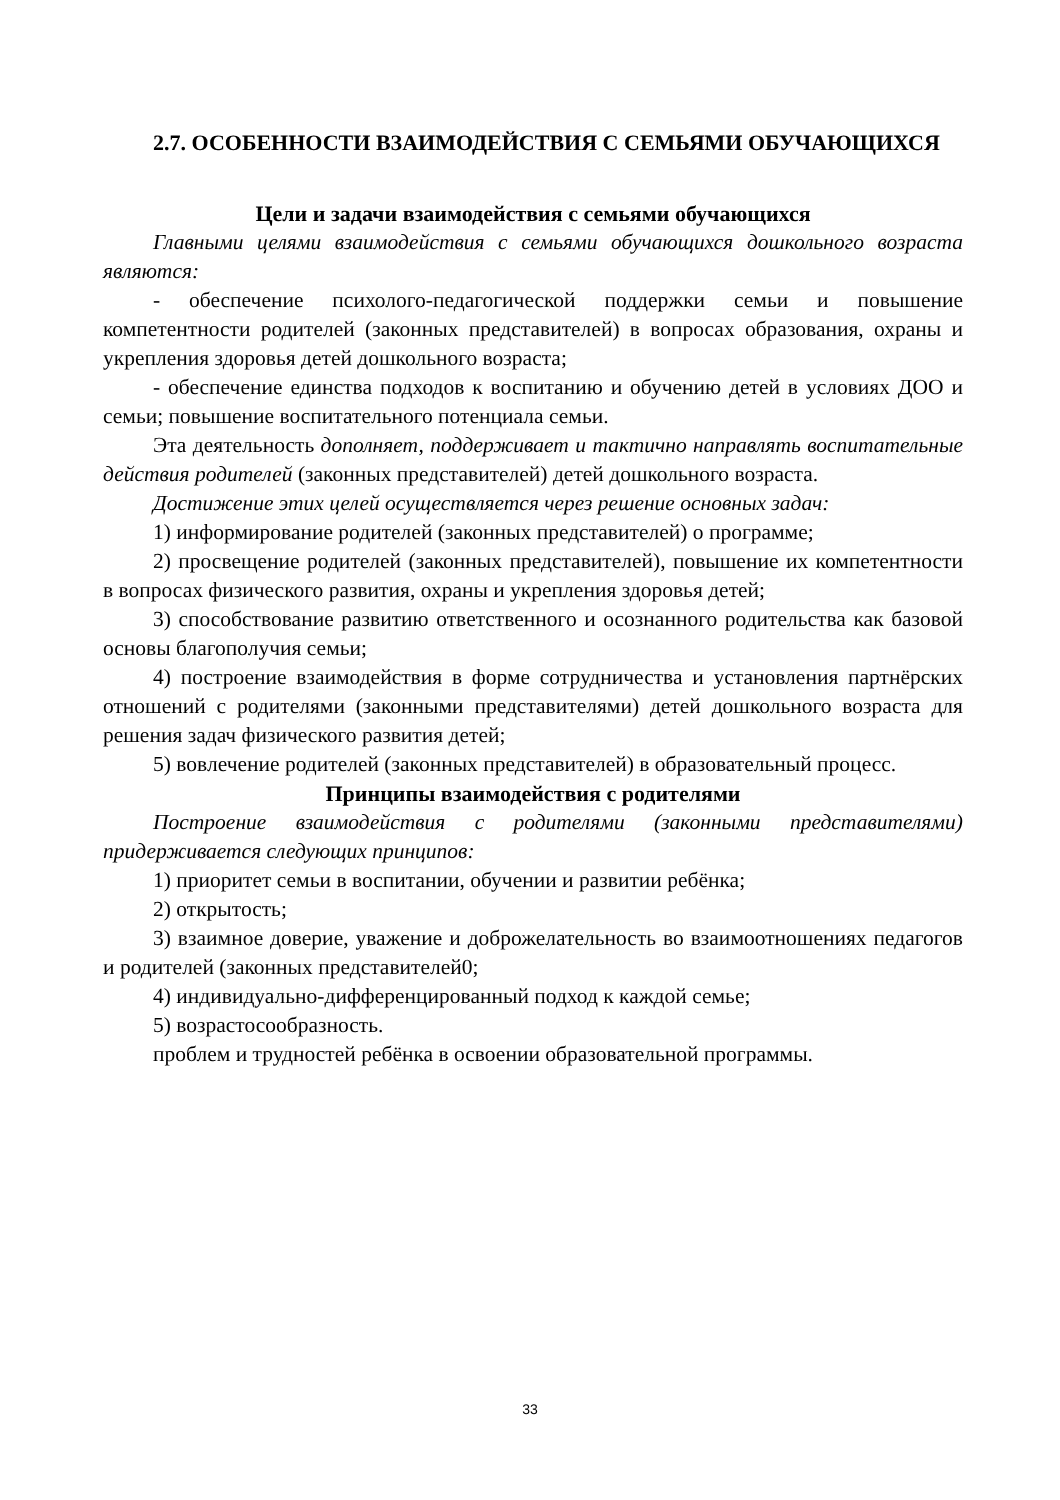2.7. ОСОБЕННОСТИ ВЗАИМОДЕЙСТВИЯ С СЕМЬЯМИ ОБУЧАЮЩИХСЯ
Цели и задачи взаимодействия с семьями обучающихся
Главными целями взаимодействия с семьями обучающихся дошкольного возраста являются:
- обеспечение психолого-педагогической поддержки семьи и повышение компетентности родителей (законных представителей) в вопросах образования, охраны и укрепления здоровья детей дошкольного возраста;
- обеспечение единства подходов к воспитанию и обучению детей в условиях ДОО и семьи; повышение воспитательного потенциала семьи.
Эта деятельность дополняет, поддерживает и тактично направлять воспитательные действия родителей (законных представителей) детей дошкольного возраста.
Достижение этих целей осуществляется через решение основных задач:
1) информирование родителей (законных представителей) о программе;
2) просвещение родителей (законных представителей), повышение их компетентности в вопросах физического развития, охраны и укрепления здоровья детей;
3) способствование развитию ответственного и осознанного родительства как базовой основы благополучия семьи;
4) построение взаимодействия в форме сотрудничества и установления партнёрских отношений с родителями (законными представителями) детей дошкольного возраста для решения задач физического развития детей;
5) вовлечение родителей (законных представителей) в образовательный процесс.
Принципы взаимодействия с родителями
Построение взаимодействия с родителями (законными представителями) придерживается следующих принципов:
1) приоритет семьи в воспитании, обучении и развитии ребёнка;
2) открытость;
3) взаимное доверие, уважение и доброжелательность во взаимоотношениях педагогов и родителей (законных представителей0;
4) индивидуально-дифференцированный подход к каждой семье;
5) возрастосообразность.
проблем и трудностей ребёнка в освоении образовательной программы.
33